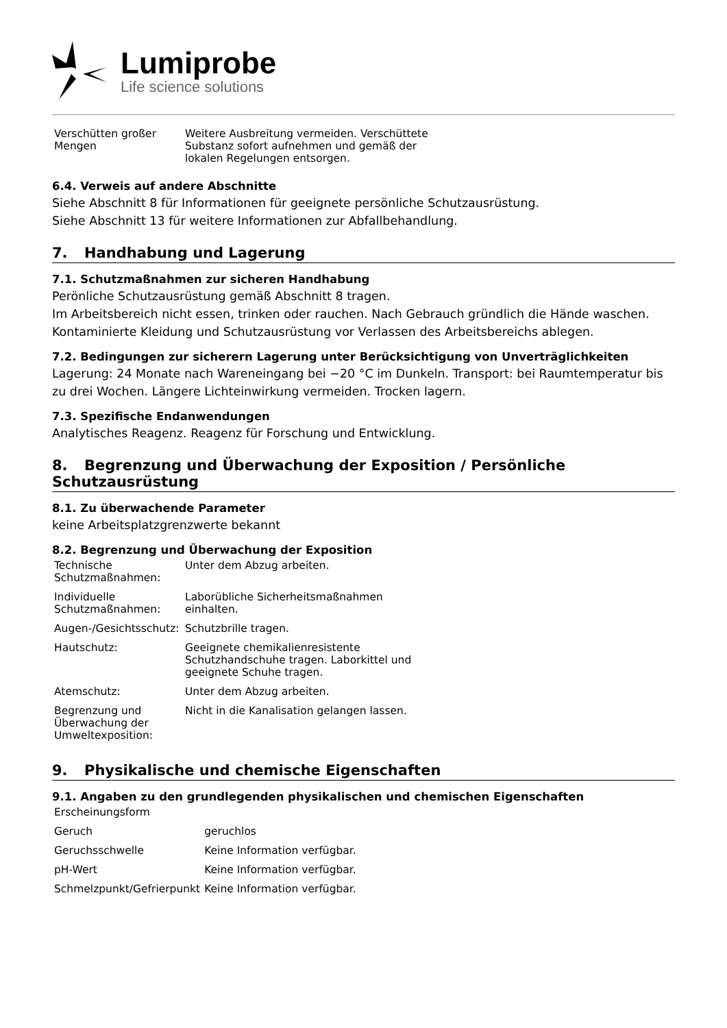Lumiprobe
Life science solutions
| Verschütten großer Mengen | Weitere Ausbreitung vermeiden. Verschüttete Substanz sofort aufnehmen und gemäß der lokalen Regelungen entsorgen. |
6.4. Verweis auf andere Abschnitte
Siehe Abschnitt 8 für Informationen für geeignete persönliche Schutzausrüstung.
Siehe Abschnitt 13 für weitere Informationen zur Abfallbehandlung.
7. Handhabung und Lagerung
7.1. Schutzmaßnahmen zur sicheren Handhabung
Perönliche Schutzausrüstung gemäß Abschnitt 8 tragen.
Im Arbeitsbereich nicht essen, trinken oder rauchen. Nach Gebrauch gründlich die Hände waschen.
Kontaminierte Kleidung und Schutzausrüstung vor Verlassen des Arbeitsbereichs ablegen.
7.2. Bedingungen zur sicherern Lagerung unter Berücksichtigung von Unverträglichkeiten
Lagerung: 24 Monate nach Wareneingang bei −20 °C im Dunkeln. Transport: bei Raumtemperatur bis zu drei Wochen. Längere Lichteinwirkung vermeiden. Trocken lagern.
7.3. Spezifische Endanwendungen
Analytisches Reagenz. Reagenz für Forschung und Entwicklung.
8. Begrenzung und Überwachung der Exposition / Persönliche Schutzausrüstung
8.1. Zu überwachende Parameter
keine Arbeitsplatzgrenzwerte bekannt
8.2. Begrenzung und Überwachung der Exposition
| Technische Schutzmaßnahmen: | Unter dem Abzug arbeiten. |
| Individuelle Schutzmaßnahmen: | Laborübliche Sicherheitsmaßnahmen einhalten. |
| Augen-/Gesichtsschutz: | Schutzbrille tragen. |
| Hautschutz: | Geeignete chemikalienresistente Schutzhandschuhe tragen. Laborkittel und geeignete Schuhe tragen. |
| Atemschutz: | Unter dem Abzug arbeiten. |
| Begrenzung und Überwachung der Umweltexposition: | Nicht in die Kanalisation gelangen lassen. |
9. Physikalische und chemische Eigenschaften
9.1. Angaben zu den grundlegenden physikalischen und chemischen Eigenschaften
| Erscheinungsform | |
| Geruch | geruchlos |
| Geruchsschwelle | Keine Information verfügbar. |
| pH-Wert | Keine Information verfügbar. |
| Schmelzpunkt/Gefrierpunkt | Keine Information verfügbar. |